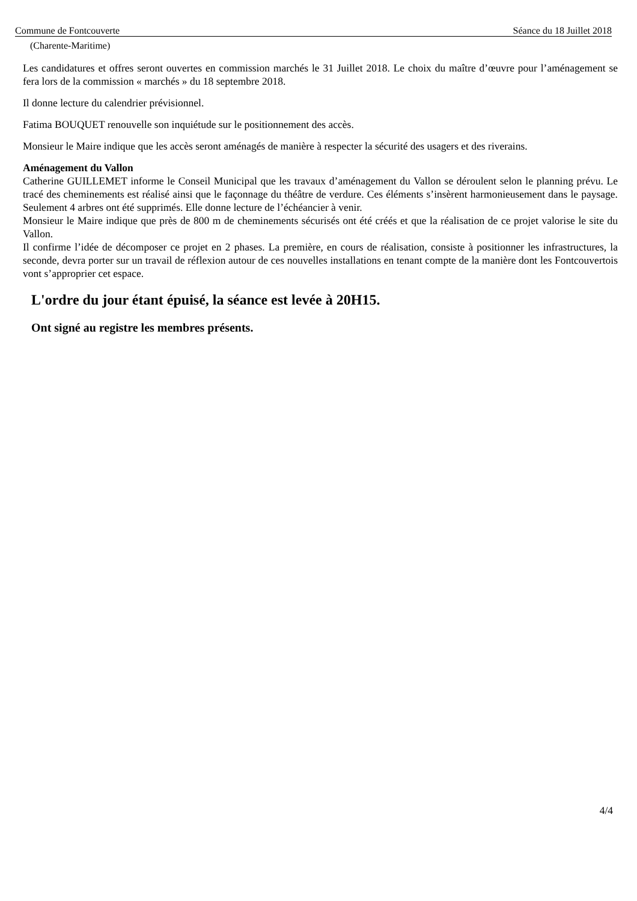Commune de Fontcouverte Séance du 18 Juillet 2018
(Charente-Maritime)
Les candidatures et offres seront ouvertes en commission marchés le 31 Juillet 2018. Le choix du maître d’œuvre pour l’aménagement se fera lors de la commission « marchés » du 18 septembre 2018.
Il donne lecture du calendrier prévisionnel.
Fatima BOUQUET renouvelle son inquiétude sur le positionnement des accès.
Monsieur le Maire indique que les accès seront aménagés de manière à respecter la sécurité des usagers et des riverains.
Aménagement du Vallon
Catherine GUILLEMET informe le Conseil Municipal que les travaux d’aménagement du Vallon se déroulent selon le planning prévu. Le tracé des cheminements est réalisé ainsi que le façonnage du théâtre de verdure. Ces éléments s’insèrent harmonieusement dans le paysage. Seulement 4 arbres ont été supprimés. Elle donne lecture de l’échéancier à venir.
Monsieur le Maire indique que près de 800 m de cheminements sécurisés ont été créés et que la réalisation de ce projet valorise le site du Vallon.
Il confirme l’idée de décomposer ce projet en 2 phases. La première, en cours de réalisation, consiste à positionner les infrastructures, la seconde, devra porter sur un travail de réflexion autour de ces nouvelles installations en tenant compte de la manière dont les Fontcouvertois vont s’approprier cet espace.
L'ordre du jour étant épuisé, la séance est levée à 20H15.
Ont signé au registre les membres présents.
4/4